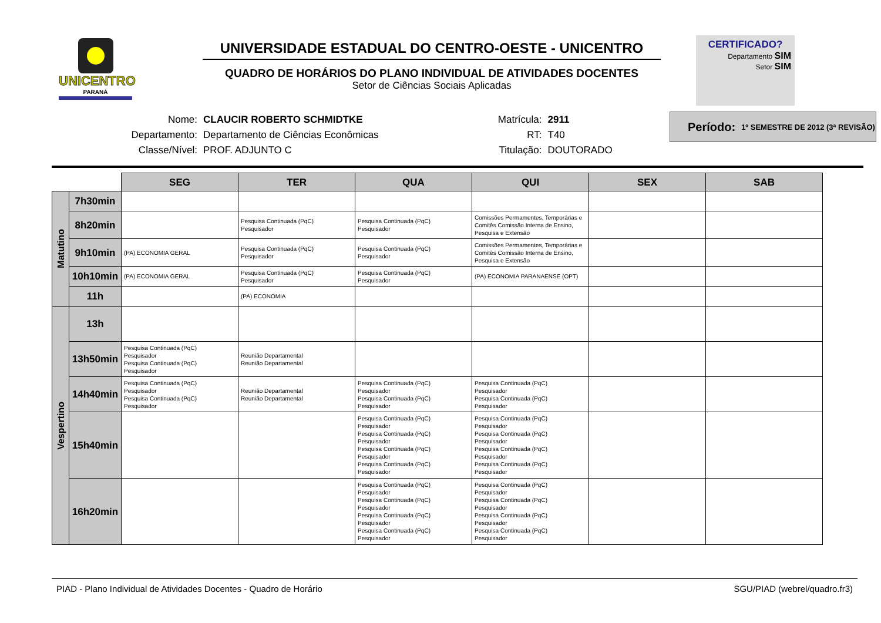UNICENTRO
PARANÁ
UNIVERSIDADE ESTADUAL DO CENTRO-OESTE - UNICENTRO
QUADRO DE HORÁRIOS DO PLANO INDIVIDUAL DE ATIVIDADES DOCENTES
Setor de Ciências Sociais Aplicadas
CERTIFICADO?
Departamento SIM
Setor SIM
| Nome: | CLAUCIR ROBERTO SCHMIDTKE |
| Departamento: | Departamento de Ciências Econômicas |
| Classe/Nível: | PROF. ADJUNTO C |
| Matrícula: | 2911 |
| RT: | T40 |
| Titulação: | DOUTORADO |
Período: 1º SEMESTRE DE 2012 (3ª REVISÃO)
| | | SEG | TER | QUA | QUI | SEX | SAB |
| Matutino | 7h30min | | | | | | |
| | 8h20min | | Pesquisa Continuada (PqC) Pesquisador | Pesquisa Continuada (PqC) Pesquisador | Comissões Permamentes, Temporárias e Comitês Comissão Interna de Ensino, Pesquisa e Extensão | | |
| | 9h10min | (PA) ECONOMIA GERAL | Pesquisa Continuada (PqC) Pesquisador | Pesquisa Continuada (PqC) Pesquisador | Comissões Permamentes, Temporárias e Comitês Comissão Interna de Ensino, Pesquisa e Extensão | | |
| | 10h10min | (PA) ECONOMIA GERAL | Pesquisa Continuada (PqC) Pesquisador | Pesquisa Continuada (PqC) Pesquisador | (PA) ECONOMIA PARANAENSE (OPT) | | |
| | 11h | | (PA) ECONOMIA | | | | |
| Vespertino | 13h | | | | | | |
| | 13h50min | Pesquisa Continuada (PqC) Pesquisador Pesquisa Continuada (PqC) Pesquisador | Reunião Departamental Reunião Departamental | | | | |
| | 14h40min | Pesquisa Continuada (PqC) Pesquisador Pesquisa Continuada (PqC) Pesquisador | Reunião Departamental Reunião Departamental | Pesquisa Continuada (PqC) Pesquisador Pesquisa Continuada (PqC) Pesquisador | Pesquisa Continuada (PqC) Pesquisador Pesquisa Continuada (PqC) Pesquisador | | |
| | 15h40min | | | Pesquisa Continuada (PqC) Pesquisador Pesquisa Continuada (PqC) Pesquisador Pesquisa Continuada (PqC) Pesquisador Pesquisa Continuada (PqC) Pesquisador | Pesquisa Continuada (PqC) Pesquisador Pesquisa Continuada (PqC) Pesquisador Pesquisa Continuada (PqC) Pesquisador Pesquisa Continuada (PqC) Pesquisador | | |
| | 16h20min | | | Pesquisa Continuada (PqC) Pesquisador Pesquisa Continuada (PqC) Pesquisador Pesquisa Continuada (PqC) Pesquisador Pesquisa Continuada (PqC) Pesquisador | Pesquisa Continuada (PqC) Pesquisador Pesquisa Continuada (PqC) Pesquisador Pesquisa Continuada (PqC) Pesquisador Pesquisa Continuada (PqC) Pesquisador | | |
PIAD - Plano Individual de Atividades Docentes - Quadro de Horário SGU/PIAD (webrel/quadro.fr3)